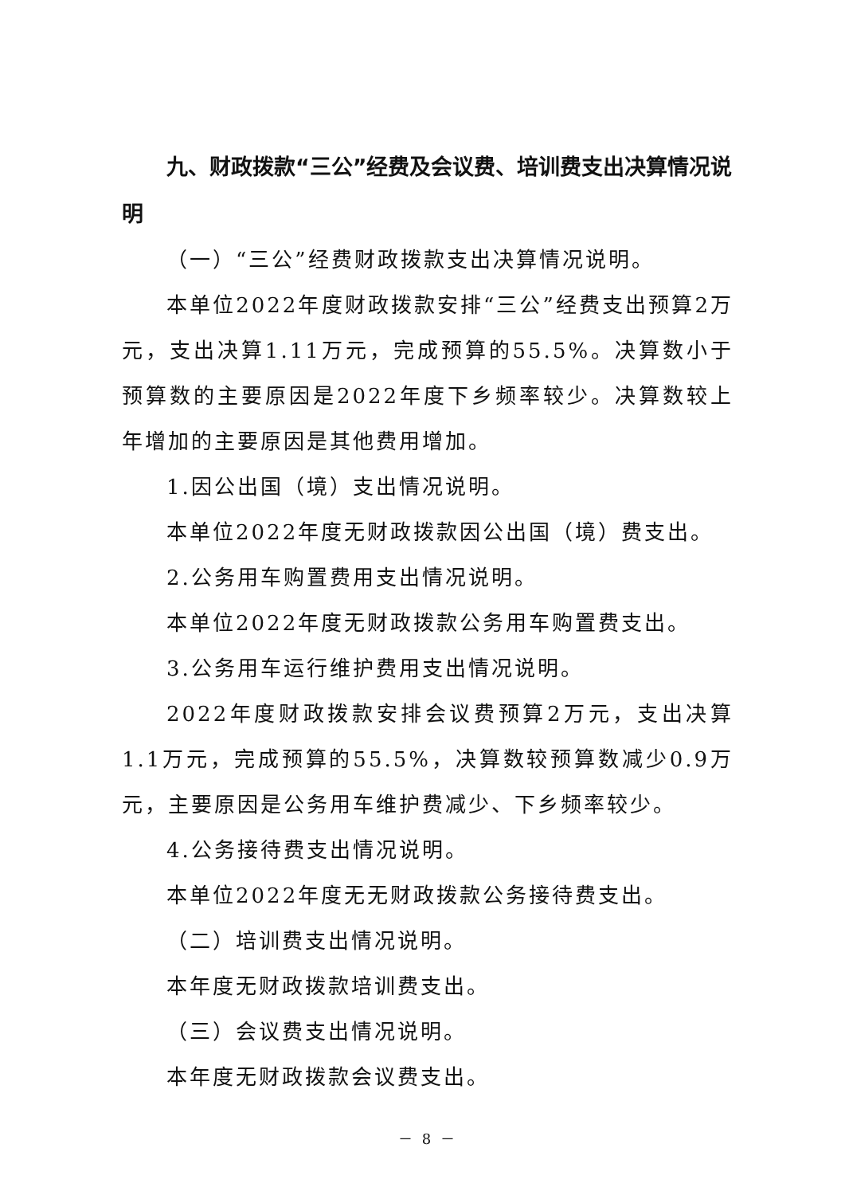九、财政拨款“三公”经费及会议费、培训费支出决算情况说明
（一）“三公”经费财政拨款支出决算情况说明。
本单位2022年度财政拨款安排“三公”经费支出预算2万元，支出决算1.11万元，完成预算的55.5%。决算数小于预算数的主要原因是2022年度下乡频率较少。决算数较上年增加的主要原因是其他费用增加。
1.因公出国（境）支出情况说明。
本单位2022年度无财政拨款因公出国（境）费支出。
2.公务用车购置费用支出情况说明。
本单位2022年度无财政拨款公务用车购置费支出。
3.公务用车运行维护费用支出情况说明。
2022年度财政拨款安排会议费预算2万元，支出决算1.1万元，完成预算的55.5%，决算数较预算数减少0.9万元，主要原因是公务用车维护费减少、下乡频率较少。
4.公务接待费支出情况说明。
本单位2022年度无无财政拨款公务接待费支出。
（二）培训费支出情况说明。
本年度无财政拨款培训费支出。
（三）会议费支出情况说明。
本年度无财政拨款会议费支出。
－ 8 －